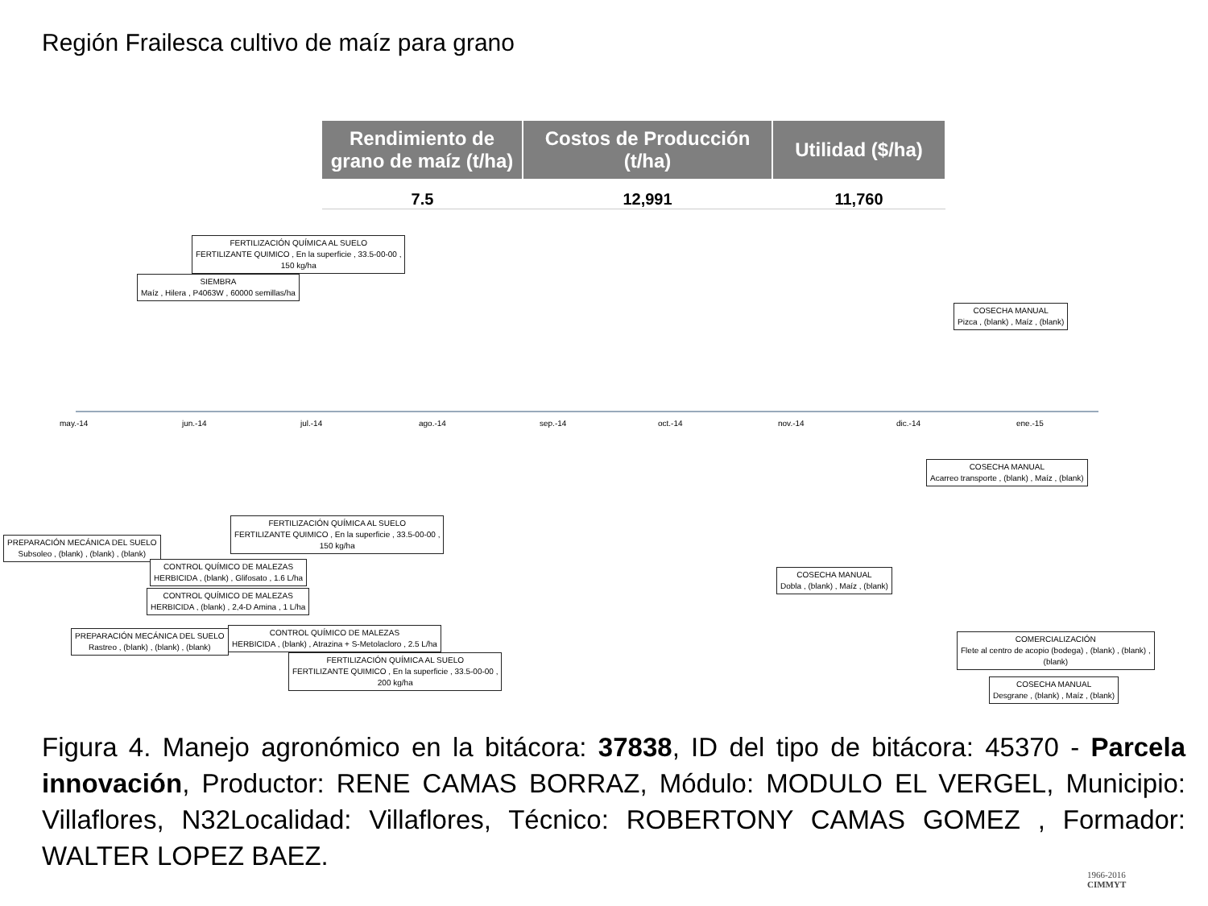Región Frailesca cultivo de maíz para grano
| Rendimiento de grano de maíz (t/ha) | Costos de Producción (t/ha) | Utilidad ($/ha) |
| --- | --- | --- |
| 7.5 | 12,991 | 11,760 |
FERTILIZACIÓN QUÍMICA AL SUELO
FERTILIZANTE QUIMICO , En la superficie , 33.5-00-00 ,
150 kg/ha
SIEMBRA
Maíz , Hilera , P4063W , 60000 semillas/ha
COSECHA MANUAL
Pizca , (blank) , Maíz , (blank)
may.-14 jun.-14 jul.-14 ago.-14 sep.-14 oct.-14 nov.-14 dic.-14 ene.-15
COSECHA MANUAL
Acarreo transporte , (blank) , Maíz , (blank)
FERTILIZACIÓN QUÍMICA AL SUELO
FERTILIZANTE QUIMICO , En la superficie , 33.5-00-00 ,
150 kg/ha
PREPARACIÓN MECÁNICA DEL SUELO
Subsoleo , (blank) , (blank) , (blank)
CONTROL QUÍMICO DE MALEZAS
HERBICIDA , (blank) , Glifosato , 1.6 L/ha
COSECHA MANUAL
Dobla , (blank) , Maíz , (blank)
CONTROL QUÍMICO DE MALEZAS
HERBICIDA , (blank) , 2,4-D Amina , 1 L/ha
PREPARACIÓN MECÁNICA DEL SUELO
Rastreo , (blank) , (blank) , (blank)
CONTROL QUÍMICO DE MALEZAS
HERBICIDA , (blank) , Atrazina + S-Metolacloro , 2.5 L/ha
COMERCIALIZACIÓN
Flete al centro de acopio (bodega) , (blank) , (blank) ,
(blank)
FERTILIZACIÓN QUÍMICA AL SUELO
FERTILIZANTE QUIMICO , En la superficie , 33.5-00-00 ,
200 kg/ha
COSECHA MANUAL
Desgrane , (blank) , Maíz , (blank)
Figura 4. Manejo agronómico en la bitácora: 37838, ID del tipo de bitácora: 45370 - Parcela innovación, Productor: RENE CAMAS BORRAZ, Módulo: MODULO EL VERGEL, Municipio: Villaflores, N32Localidad: Villaflores, Técnico: ROBERTONY CAMAS GOMEZ , Formador: WALTER LOPEZ BAEZ.
1966-2016
CIMMYT